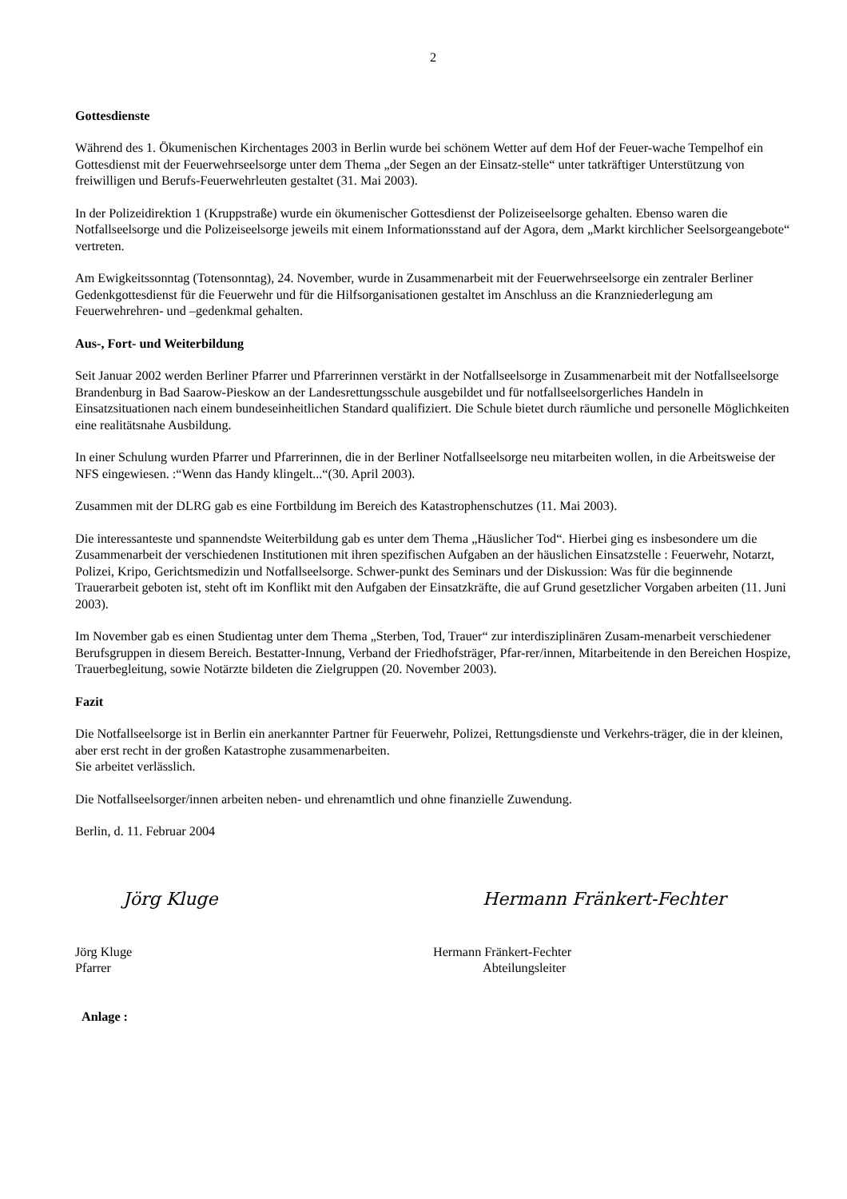2
Gottesdienste
Während des 1. Ökumenischen Kirchentages 2003 in Berlin wurde bei schönem Wetter auf dem Hof der Feuer-wache Tempelhof ein Gottesdienst mit der Feuerwehrseelsorge unter dem Thema „der Segen an der Einsatz-stelle“ unter tatkräftiger Unterstützung von freiwilligen und Berufs-Feuerwehrleuten gestaltet (31. Mai 2003).
In der Polizeidirektion 1 (Kruppstraße) wurde ein ökumenischer Gottesdienst der Polizeiseelsorge gehalten. Ebenso waren die Notfallseelsorge und die Polizeiseelsorge jeweils mit einem Informationsstand auf der Agora, dem „Markt kirchlicher Seelsorgeangebote“ vertreten.
Am Ewigkeitssonntag (Totensonntag), 24. November, wurde in Zusammenarbeit mit der Feuerwehrseelsorge ein zentraler Berliner Gedenkgottesdienst für die Feuerwehr und für die Hilfsorganisationen gestaltet im Anschluss an die Kranzniederlegung am Feuerwehrehren- und –gedenkmal gehalten.
Aus-, Fort- und Weiterbildung
Seit Januar 2002 werden Berliner Pfarrer und Pfarrerinnen verstärkt in der Notfallseelsorge in Zusammenarbeit mit der Notfallseelsorge Brandenburg in Bad Saarow-Pieskow an der Landesrettungsschule ausgebildet und für notfallseelsorgerliches Handeln in Einsatzsituationen nach einem bundeseinheitlichen Standard qualifiziert. Die Schule bietet durch räumliche und personelle Möglichkeiten eine realitätsnahe Ausbildung.
In einer Schulung wurden Pfarrer und Pfarrerinnen, die in der Berliner Notfallseelsorge neu mitarbeiten wollen, in die Arbeitsweise der NFS eingewiesen. :“Wenn das Handy klingelt...“(30. April 2003).
Zusammen mit der DLRG gab es eine Fortbildung im Bereich des Katastrophenschutzes (11. Mai 2003).
Die interessanteste und spannendste Weiterbildung gab es unter dem Thema „Häuslicher Tod“. Hierbei ging es insbesondere um die Zusammenarbeit der verschiedenen Institutionen mit ihren spezifischen Aufgaben an der häuslichen Einsatzstelle : Feuerwehr, Notarzt, Polizei, Kripo, Gerichtsmedizin und Notfallseelsorge. Schwer-punkt des Seminars und der Diskussion: Was für die beginnende Trauerarbeit geboten ist, steht oft im Konflikt mit den Aufgaben der Einsatzkräfte, die auf Grund gesetzlicher Vorgaben arbeiten (11. Juni 2003).
Im November gab es einen Studientag unter dem Thema „Sterben, Tod, Trauer“ zur interdisziplinären Zusam-menarbeit verschiedener Berufsgruppen in diesem Bereich. Bestatter-Innung, Verband der Friedhofsträger, Pfar-rer/innen, Mitarbeitende in den Bereichen Hospize, Trauerbegleitung, sowie Notärzte bildeten die Zielgruppen (20. November 2003).
Fazit
Die Notfallseelsorge ist in Berlin ein anerkannter Partner für Feuerwehr, Polizei, Rettungsdienste und Verkehrs-träger, die in der kleinen, aber erst recht in der großen Katastrophe zusammenarbeiten.
Sie arbeitet verlässlich.
Die Notfallseelsorger/innen arbeiten neben- und ehrenamtlich und ohne finanzielle Zuwendung.
Berlin, d. 11. Februar 2004
Jörg Kluge Hermann Fränkert-Fechter
Jörg Kluge
Pfarrer
Hermann Fränkert-Fechter
Abteilungsleiter
Anlage :